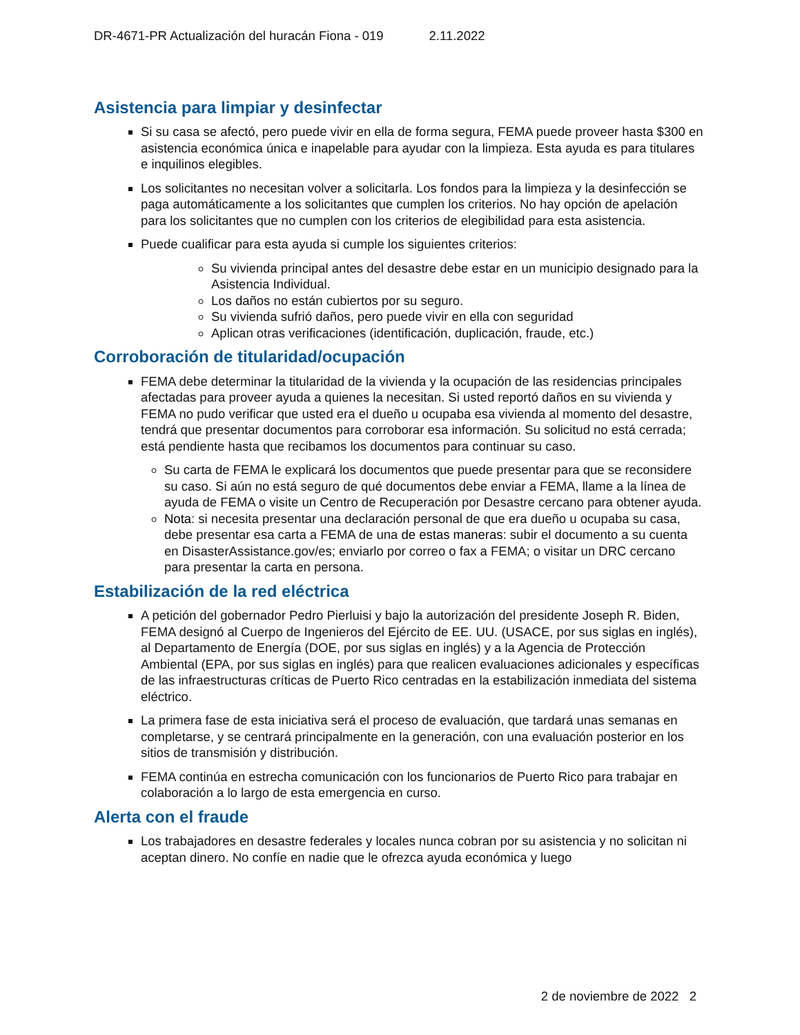DR-4671-PR Actualización del huracán Fiona - 019 2.11.2022
Asistencia para limpiar y desinfectar
Si su casa se afectó, pero puede vivir en ella de forma segura, FEMA puede proveer hasta $300 en asistencia económica única e inapelable para ayudar con la limpieza. Esta ayuda es para titulares e inquilinos elegibles.
Los solicitantes no necesitan volver a solicitarla. Los fondos para la limpieza y la desinfección se paga automáticamente a los solicitantes que cumplen los criterios. No hay opción de apelación para los solicitantes que no cumplen con los criterios de elegibilidad para esta asistencia.
Puede cualificar para esta ayuda si cumple los siguientes criterios:
Su vivienda principal antes del desastre debe estar en un municipio designado para la Asistencia Individual.
Los daños no están cubiertos por su seguro.
Su vivienda sufrió daños, pero puede vivir en ella con seguridad
Aplican otras verificaciones (identificación, duplicación, fraude, etc.)
Corroboración de titularidad/ocupación
FEMA debe determinar la titularidad de la vivienda y la ocupación de las residencias principales afectadas para proveer ayuda a quienes la necesitan. Si usted reportó daños en su vivienda y FEMA no pudo verificar que usted era el dueño u ocupaba esa vivienda al momento del desastre, tendrá que presentar documentos para corroborar esa información. Su solicitud no está cerrada; está pendiente hasta que recibamos los documentos para continuar su caso.
Su carta de FEMA le explicará los documentos que puede presentar para que se reconsidere su caso. Si aún no está seguro de qué documentos debe enviar a FEMA, llame a la línea de ayuda de FEMA o visite un Centro de Recuperación por Desastre cercano para obtener ayuda.
Nota: si necesita presentar una declaración personal de que era dueño u ocupaba su casa, debe presentar esa carta a FEMA de una de estas maneras: subir el documento a su cuenta en DisasterAssistance.gov/es; enviarlo por correo o fax a FEMA; o visitar un DRC cercano para presentar la carta en persona.
Estabilización de la red eléctrica
A petición del gobernador Pedro Pierluisi y bajo la autorización del presidente Joseph R. Biden, FEMA designó al Cuerpo de Ingenieros del Ejército de EE. UU. (USACE, por sus siglas en inglés), al Departamento de Energía (DOE, por sus siglas en inglés) y a la Agencia de Protección Ambiental (EPA, por sus siglas en inglés) para que realicen evaluaciones adicionales y específicas de las infraestructuras críticas de Puerto Rico centradas en la estabilización inmediata del sistema eléctrico.
La primera fase de esta iniciativa será el proceso de evaluación, que tardará unas semanas en completarse, y se centrará principalmente en la generación, con una evaluación posterior en los sitios de transmisión y distribución.
FEMA continúa en estrecha comunicación con los funcionarios de Puerto Rico para trabajar en colaboración a lo largo de esta emergencia en curso.
Alerta con el fraude
Los trabajadores en desastre federales y locales nunca cobran por su asistencia y no solicitan ni aceptan dinero. No confíe en nadie que le ofrezca ayuda económica y luego
2 de noviembre de 2022 2